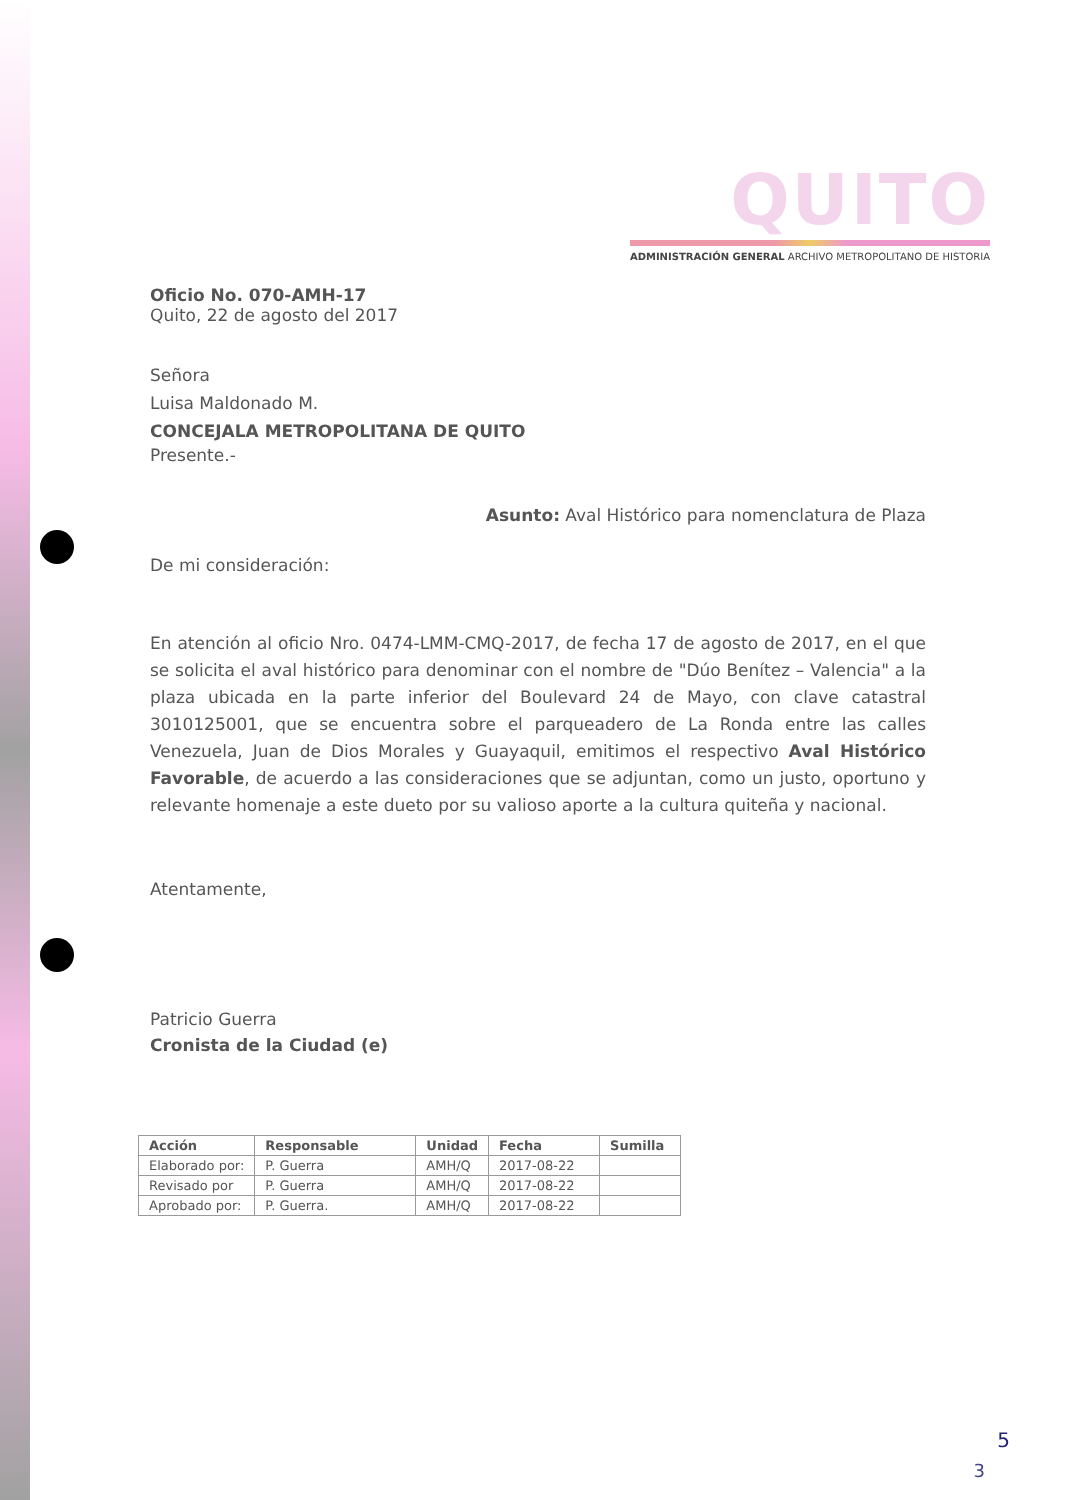QUITO
ADMINISTRACIÓN GENERAL ARCHIVO METROPOLITANO DE HISTORIA
Oficio No. 070-AMH-17
Quito, 22 de agosto del 2017
Señora
Luisa Maldonado M.
CONCEJALA METROPOLITANA DE QUITO
Presente.-
Asunto: Aval Histórico para nomenclatura de Plaza
De mi consideración:
En atención al oficio Nro. 0474-LMM-CMQ-2017, de fecha 17 de agosto de 2017, en el que se solicita el aval histórico para denominar con el nombre de "Dúo Benítez – Valencia" a la plaza ubicada en la parte inferior del Boulevard 24 de Mayo, con clave catastral 3010125001, que se encuentra sobre el parqueadero de La Ronda entre las calles Venezuela, Juan de Dios Morales y Guayaquil, emitimos el respectivo Aval Histórico Favorable, de acuerdo a las consideraciones que se adjuntan, como un justo, oportuno y relevante homenaje a este dueto por su valioso aporte a la cultura quiteña y nacional.
Atentamente,
Patricio Guerra
Cronista de la Ciudad (e)
| Acción | Responsable | Unidad | Fecha | Sumilla |
| --- | --- | --- | --- | --- |
| Elaborado por: | P. Guerra | AMH/Q | 2017-08-22 | |
| Revisado por | P. Guerra | AMH/Q | 2017-08-22 | |
| Aprobado por: | P. Guerra. | AMH/Q | 2017-08-22 | |
5
3